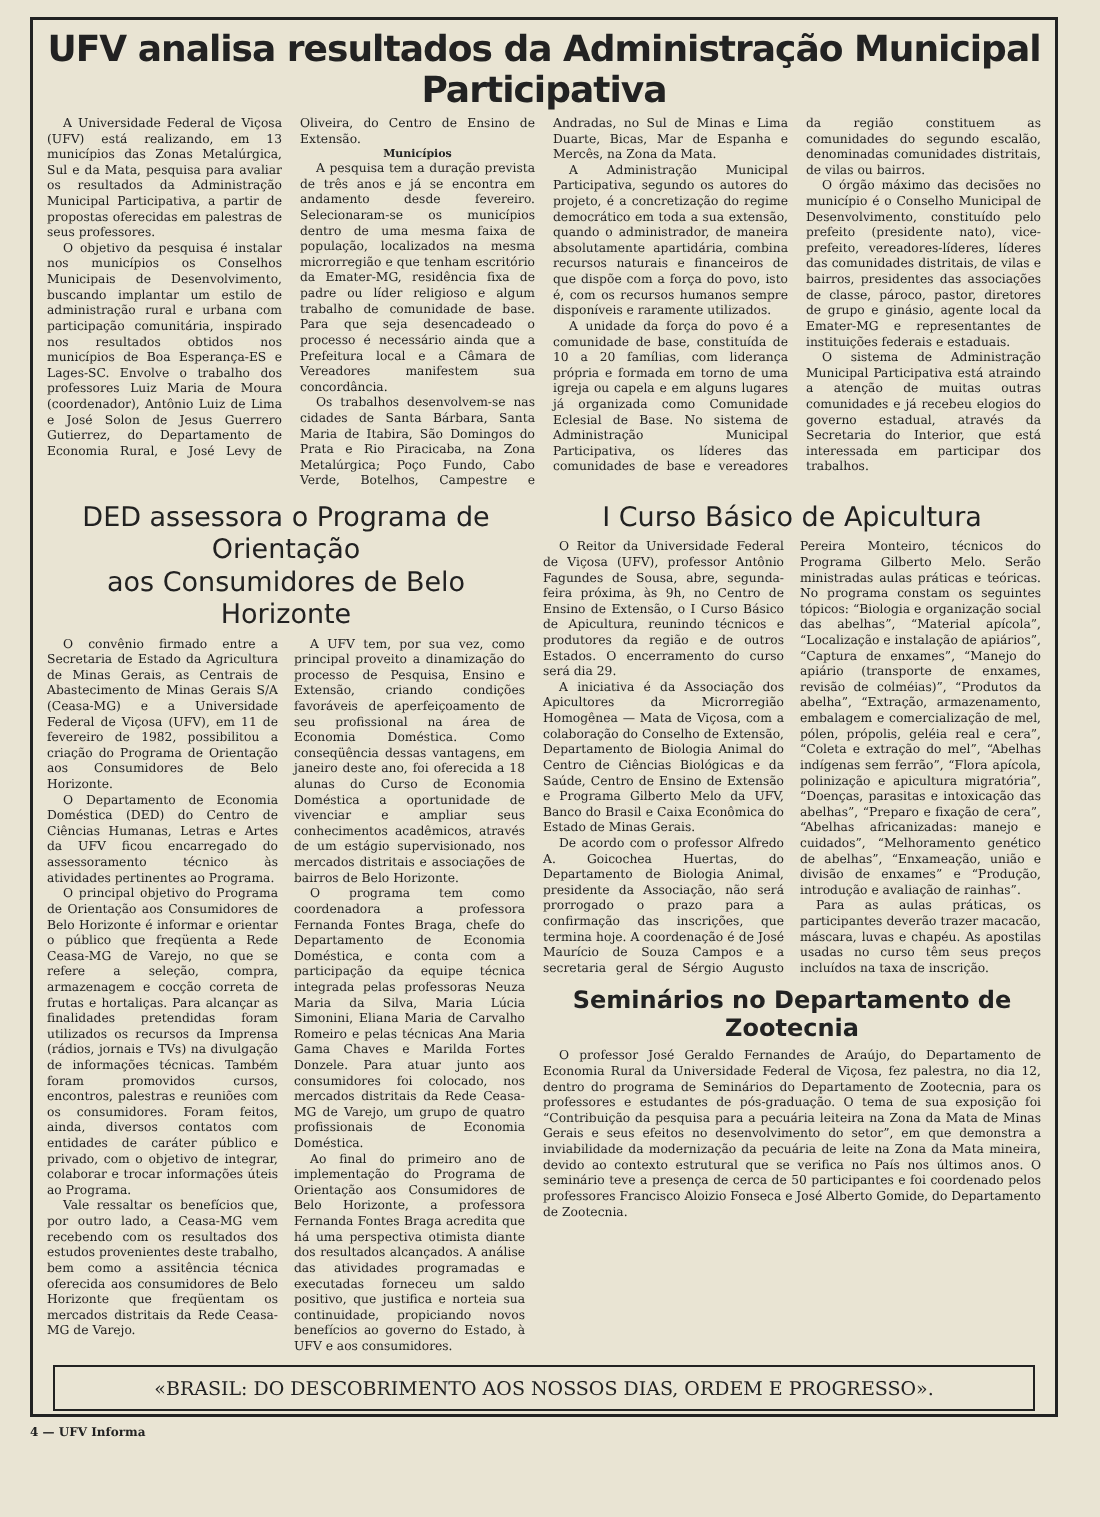UFV analisa resultados da Administração Municipal Participativa
A Universidade Federal de Viçosa (UFV) está realizando, em 13 municípios das Zonas Metalúrgica, Sul e da Mata, pesquisa para avaliar os resultados da Administração Municipal Participativa, a partir de propostas oferecidas em palestras de seus professores.
O objetivo da pesquisa é instalar nos municípios os Conselhos Municipais de Desenvolvimento, buscando implantar um estilo de administração rural e urbana com participação comunitária, inspirado nos resultados obtidos nos municípios de Boa Esperança-ES e Lages-SC. Envolve o trabalho dos professores Luiz Maria de Moura (coordenador), Antônio Luiz de Lima e José Solon de Jesus Guerrero Gutierrez, do Departamento de Economia Rural, e José Levy de Oliveira, do Centro de Ensino de Extensão.
Municípios
A pesquisa tem a duração prevista de três anos e já se encontra em andamento desde fevereiro. Selecionaram-se os municípios dentro de uma mesma faixa de população, localizados na mesma microrregião e que tenham escritório da Emater-MG, residência fixa de padre ou líder religioso e algum trabalho de comunidade de base. Para que seja desencadeado o processo é necessário ainda que a Prefeitura local e a Câmara de Vereadores manifestem sua concordância.
Os trabalhos desenvolvem-se nas cidades de Santa Bárbara, Santa Maria de Itabira, São Domingos do Prata e Rio Piracicaba, na Zona Metalúrgica; Poço Fundo, Cabo Verde, Botelhos, Campestre e Andradas, no Sul de Minas e Lima Duarte, Bicas, Mar de Espanha e Mercês, na Zona da Mata.
A Administração Municipal Participativa, segundo os autores do projeto, é a concretização do regime democrático em toda a sua extensão, quando o administrador, de maneira absolutamente apartidária, combina recursos naturais e financeiros de que dispõe com a força do povo, isto é, com os recursos humanos sempre disponíveis e raramente utilizados.
A unidade da força do povo é a comunidade de base, constituída de 10 a 20 famílias, com liderança própria e formada em torno de uma igreja ou capela e em alguns lugares já organizada como Comunidade Eclesial de Base. No sistema de Administração Municipal Participativa, os líderes das comunidades de base e vereadores da região constituem as comunidades do segundo escalão, denominadas comunidades distritais, de vilas ou bairros.
O órgão máximo das decisões no município é o Conselho Municipal de Desenvolvimento, constituído pelo prefeito (presidente nato), vice-prefeito, vereadores-líderes, líderes das comunidades distritais, de vilas e bairros, presidentes das associações de classe, pároco, pastor, diretores de grupo e ginásio, agente local da Emater-MG e representantes de instituições federais e estaduais.
O sistema de Administração Municipal Participativa está atraindo a atenção de muitas outras comunidades e já recebeu elogios do governo estadual, através da Secretaria do Interior, que está interessada em participar dos trabalhos.
DED assessora o Programa de Orientação
aos Consumidores de Belo Horizonte
O convênio firmado entre a Secretaria de Estado da Agricultura de Minas Gerais, as Centrais de Abastecimento de Minas Gerais S/A (Ceasa-MG) e a Universidade Federal de Viçosa (UFV), em 11 de fevereiro de 1982, possibilitou a criação do Programa de Orientação aos Consumidores de Belo Horizonte.
O Departamento de Economia Doméstica (DED) do Centro de Ciências Humanas, Letras e Artes da UFV ficou encarregado do assessoramento técnico às atividades pertinentes ao Programa.
O principal objetivo do Programa de Orientação aos Consumidores de Belo Horizonte é informar e orientar o público que freqüenta a Rede Ceasa-MG de Varejo, no que se refere a seleção, compra, armazenagem e cocção correta de frutas e hortaliças. Para alcançar as finalidades pretendidas foram utilizados os recursos da Imprensa (rádios, jornais e TVs) na divulgação de informações técnicas. Também foram promovidos cursos, encontros, palestras e reuniões com os consumidores. Foram feitos, ainda, diversos contatos com entidades de caráter público e privado, com o objetivo de integrar, colaborar e trocar informações úteis ao Programa.
Vale ressaltar os benefícios que, por outro lado, a Ceasa-MG vem recebendo com os resultados dos estudos provenientes deste trabalho, bem como a assitência técnica oferecida aos consumidores de Belo Horizonte que freqüentam os mercados distritais da Rede Ceasa-MG de Varejo.
A UFV tem, por sua vez, como principal proveito a dinamização do processo de Pesquisa, Ensino e Extensão, criando condições favoráveis de aperfeiçoamento de seu profissional na área de Economia Doméstica. Como conseqüência dessas vantagens, em janeiro deste ano, foi oferecida a 18 alunas do Curso de Economia Doméstica a oportunidade de vivenciar e ampliar seus conhecimentos acadêmicos, através de um estágio supervisionado, nos mercados distritais e associações de bairros de Belo Horizonte.
O programa tem como coordenadora a professora Fernanda Fontes Braga, chefe do Departamento de Economia Doméstica, e conta com a participação da equipe técnica integrada pelas professoras Neuza Maria da Silva, Maria Lúcia Simonini, Eliana Maria de Carvalho Romeiro e pelas técnicas Ana Maria Gama Chaves e Marilda Fortes Donzele. Para atuar junto aos consumidores foi colocado, nos mercados distritais da Rede Ceasa-MG de Varejo, um grupo de quatro profissionais de Economia Doméstica.
Ao final do primeiro ano de implementação do Programa de Orientação aos Consumidores de Belo Horizonte, a professora Fernanda Fontes Braga acredita que há uma perspectiva otimista diante dos resultados alcançados. A análise das atividades programadas e executadas forneceu um saldo positivo, que justifica e norteia sua continuidade, propiciando novos benefícios ao governo do Estado, à UFV e aos consumidores.
I Curso Básico de Apicultura
O Reitor da Universidade Federal de Viçosa (UFV), professor Antônio Fagundes de Sousa, abre, segunda-feira próxima, às 9h, no Centro de Ensino de Extensão, o I Curso Básico de Apicultura, reunindo técnicos e produtores da região e de outros Estados. O encerramento do curso será dia 29.
A iniciativa é da Associação dos Apicultores da Microrregião Homogênea — Mata de Viçosa, com a colaboração do Conselho de Extensão, Departamento de Biologia Animal do Centro de Ciências Biológicas e da Saúde, Centro de Ensino de Extensão e Programa Gilberto Melo da UFV, Banco do Brasil e Caixa Econômica do Estado de Minas Gerais.
De acordo com o professor Alfredo A. Goicochea Huertas, do Departamento de Biologia Animal, presidente da Associação, não será prorrogado o prazo para a confirmação das inscrições, que termina hoje. A coordenação é de José Maurício de Souza Campos e a secretaria geral de Sérgio Augusto Pereira Monteiro, técnicos do Programa Gilberto Melo. Serão ministradas aulas práticas e teóricas. No programa constam os seguintes tópicos: “Biologia e organização social das abelhas”, “Material apícola”, “Localização e instalação de apiários”, “Captura de enxames”, “Manejo do apiário (transporte de enxames, revisão de colméias)”, “Produtos da abelha”, “Extração, armazenamento, embalagem e comercialização de mel, pólen, própolis, geléia real e cera”, “Coleta e extração do mel”, “Abelhas indígenas sem ferrão”, “Flora apícola, polinização e apicultura migratória”, “Doenças, parasitas e intoxicação das abelhas”, “Preparo e fixação de cera”, “Abelhas africanizadas: manejo e cuidados”, “Melhoramento genético de abelhas”, “Enxameação, união e divisão de enxames” e “Produção, introdução e avaliação de rainhas”.
Para as aulas práticas, os participantes deverão trazer macacão, máscara, luvas e chapéu. As apostilas usadas no curso têm seus preços incluídos na taxa de inscrição.
Seminários no Departamento de Zootecnia
O professor José Geraldo Fernandes de Araújo, do Departamento de Economia Rural da Universidade Federal de Viçosa, fez palestra, no dia 12, dentro do programa de Seminários do Departamento de Zootecnia, para os professores e estudantes de pós-graduação. O tema de sua exposição foi “Contribuição da pesquisa para a pecuária leiteira na Zona da Mata de Minas Gerais e seus efeitos no desenvolvimento do setor”, em que demonstra a inviabilidade da modernização da pecuária de leite na Zona da Mata mineira, devido ao contexto estrutural que se verifica no País nos últimos anos. O seminário teve a presença de cerca de 50 participantes e foi coordenado pelos professores Francisco Aloizio Fonseca e José Alberto Gomide, do Departamento de Zootecnia.
«BRASIL: DO DESCOBRIMENTO AOS NOSSOS DIAS, ORDEM E PROGRESSO».
4 — UFV Informa